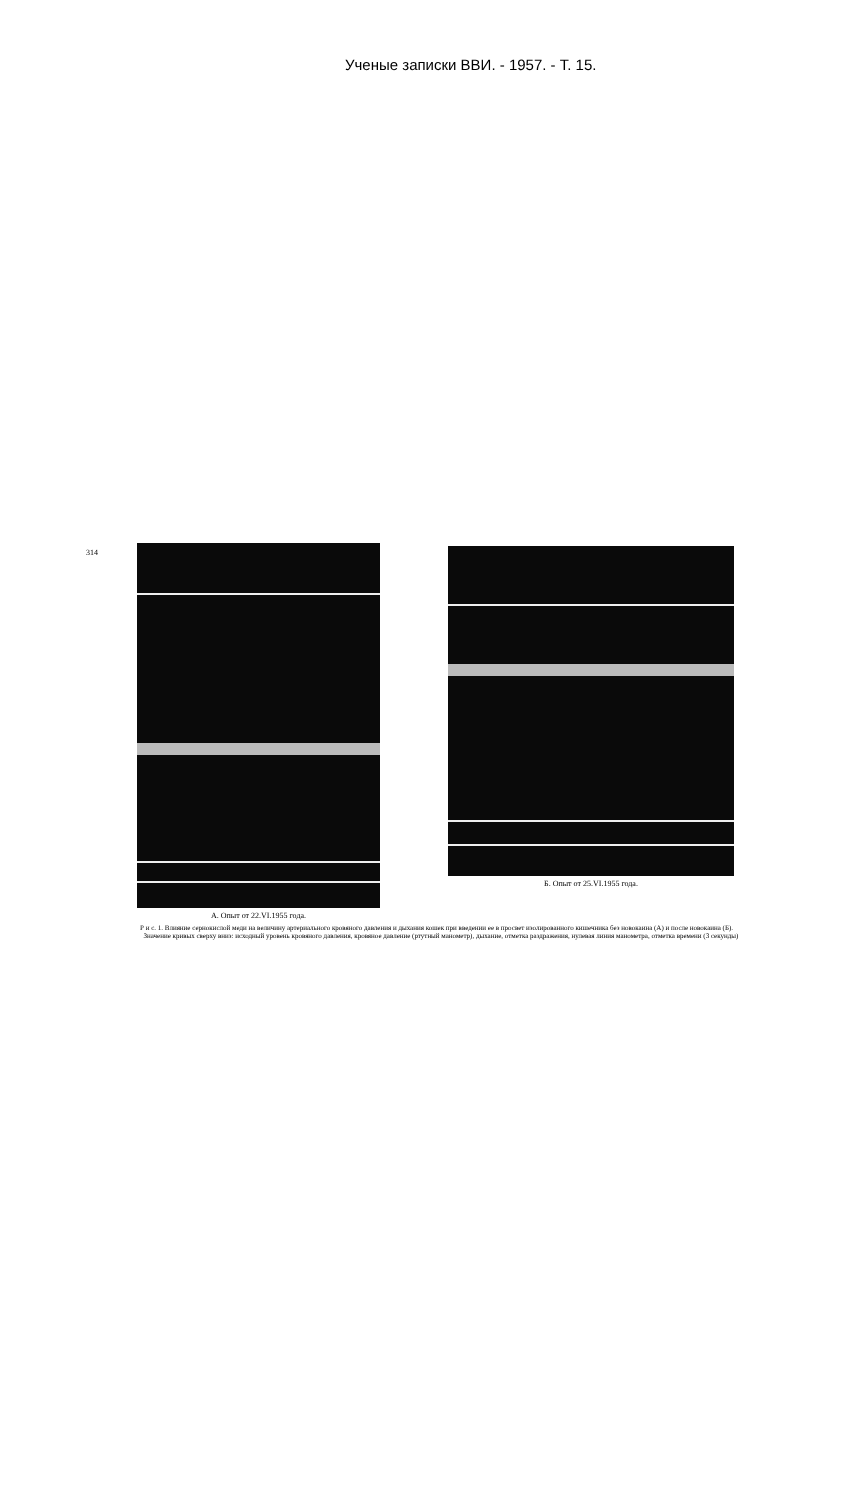Ученые записки ВВИ. - 1957. - Т. 15.
314
А. Опыт от 22.VI.1955 года.
Б. Опыт от 25.VI.1955 года.
Р и с. 1. Влияние сернокислой меди на величину артериального кровяного давления и дыхания кошек при введении ее в просвет изолированного кишечника без новокаина (А) и после новокаина (Б).
Значение кривых сверху вниз: исходный уровень кровяного давления, кровяное давление (ртутный манометр), дыхание, отметка раздражения, нулевая линия манометра, отметка времени (3 секунды)